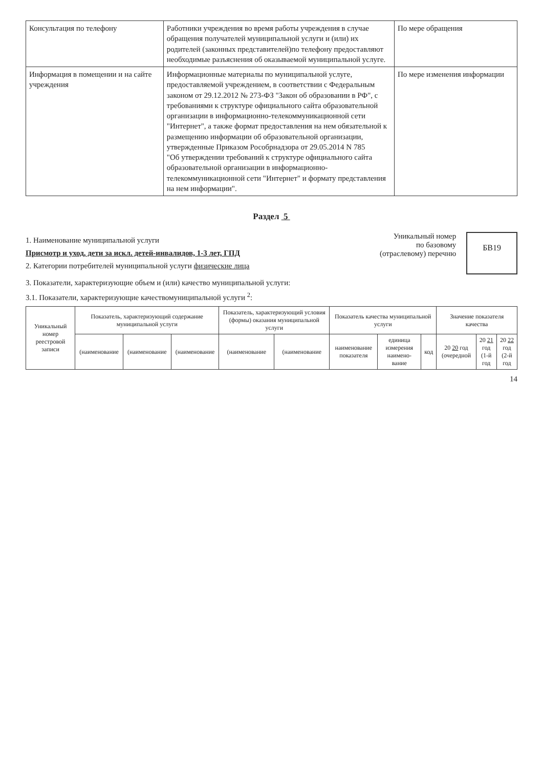| Консультация по телефону | Работники учреждения во время работы учреждения в случае обращения получателей муниципальной услуги и (или) их родителей (законных представителей)по телефону предоставляют необходимые разъяснения об оказываемой муниципальной услуге. | По мере обращения |
| Информация в помещении и на сайте учреждения | Информационные материалы по муниципальной услуге, предоставляемой учреждением, в соответствии с Федеральным законом от 29.12.2012 № 273-ФЗ "Закон об образовании в РФ", с требованиями к структуре официального сайта образовательной организации в информационно-телекоммуникационной сети "Интернет", а также формат предоставления на нем обязательной к размещению информации об образовательной организации, утвержденные Приказом Рособрнадзора от 29.05.2014 N 785 "Об утверждении требований к структуре официального сайта образовательной организации в информационно-телекоммуникационной сети "Интернет" и формату представления на нем информации". | По мере изменения информации |
Раздел 5
1. Наименование муниципальной услуги
Присмотр и уход, дети за искл. детей-инвалидов, 1-3 лет, ГПД
2. Категории потребителей муниципальной услуги физические лица
Уникальный номер
по базовому
(отраслевому) перечню
БВ19
3. Показатели, характеризующие объем и (или) качество муниципальной услуги:
3.1. Показатели, характеризующие качествомуниципальной услуги <sup>2</sup>:
| Уникальный номер реестровой записи | Показатель, характеризующий содержание муниципальной услуги | | | Показатель, характеризующий условия (формы) оказания муниципальной услуги | | Показатель качества муниципальной услуги | | | Значение показателя качества | | |
| --- | --- | --- | --- | --- | --- | --- | --- | --- | --- | --- | --- |
| | (наименование | (наименование | (наименование | (наименование | (наименование | наименование показателя | единица измерения наимено-вание | код | 20 20 год (очередной | 20 21 год (1-й год | 20 22 год (2-й год |
14